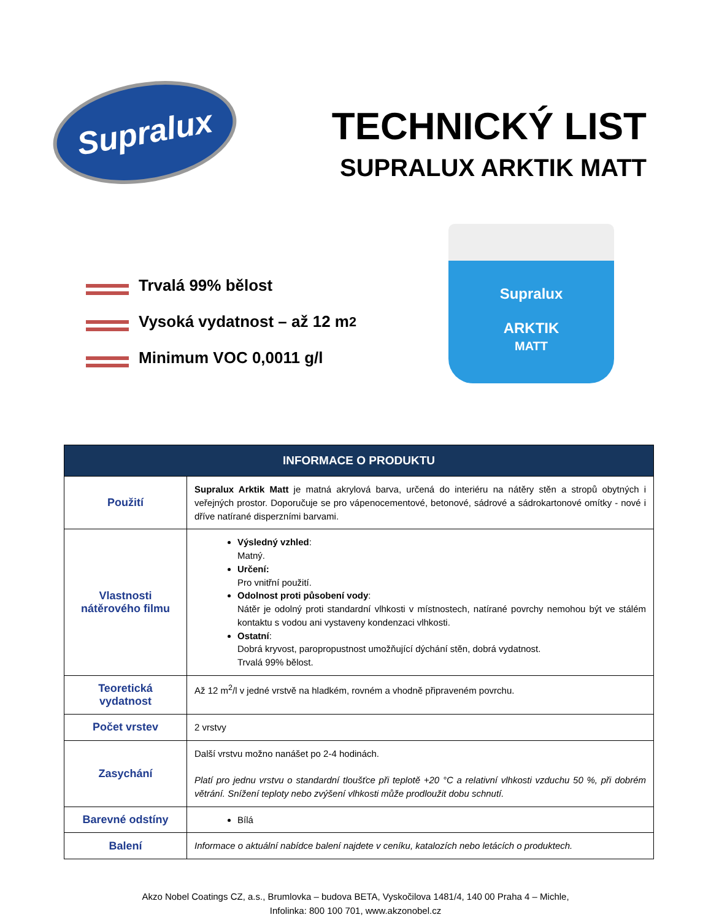Supralux
TECHNICKÝ LIST
SUPRALUX ARKTIK MATT
Trvalá 99% bělost
Vysoká vydatnost – až 12 m<sup>2</sup>
Minimum VOC 0,0011 g/l
Supralux
ARKTIK
MATT
| INFORMACE O PRODUKTU | |
| --- | --- |
| Použití | Supralux Arktik Matt je matná akrylová barva, určená do interiéru na nátěry stěn a stropů obytných i veřejných prostor. Doporučuje se pro vápenocementové, betonové, sádrové a sádrokartonové omítky - nové i dříve natírané disperzními barvami. |
| Vlastnosti nátěrového filmu | Výsledný vzhled : Matný. Určení: Pro vnitřní použití. Odolnost proti působení vody : Nátěr je odolný proti standardní vlhkosti v místnostech, natírané povrchy nemohou být ve stálém kontaktu s vodou ani vystaveny kondenzaci vlhkosti. Ostatní : Dobrá kryvost, paropropustnost umožňující dýchání stěn, dobrá vydatnost. Trvalá 99% bělost. |
| Teoretická vydatnost | Až 12 m<sup>2</sup>/l v jedné vrstvě na hladkém, rovném a vhodně připraveném povrchu. |
| Počet vrstev | 2 vrstvy |
| Zasychání | Další vrstvu možno nanášet po 2-4 hodinách. Platí pro jednu vrstvu o standardní tloušťce při teplotě +20 °C a relativní vlhkosti vzduchu 50 %, při dobrém větrání. Snížení teploty nebo zvýšení vlhkosti může prodloužit dobu schnutí. |
| Barevné odstíny | Bílá |
| Balení | Informace o aktuální nabídce balení najdete v ceníku, katalozích nebo letácích o produktech. |
Akzo Nobel Coatings CZ, a.s., Brumlovka – budova BETA, Vyskočilova 1481/4, 140 00 Praha 4 – Michle,
Infolinka: 800 100 701, www.akzonobel.cz